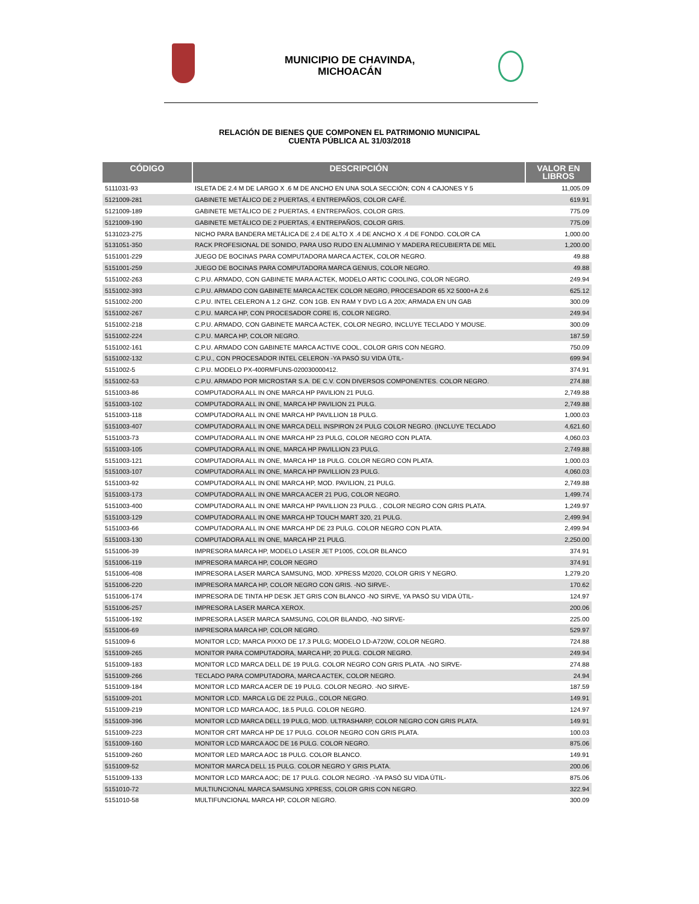MUNICIPIO DE CHAVINDA,
MICHOACÁN
RELACIÓN DE BIENES QUE COMPONEN EL PATRIMONIO MUNICIPAL
CUENTA PÚBLICA AL 31/03/2018
| CÓDIGO | DESCRIPCIÓN | VALOR EN LIBROS |
| --- | --- | --- |
| 5111031-93 | ISLETA DE 2.4 M DE LARGO X .6 M DE ANCHO EN UNA SOLA SECCIÓN; CON 4 CAJONES Y 5 | 11,005.09 |
| 5121009-281 | GABINETE METÁLICO DE 2 PUERTAS, 4 ENTREPAÑOS, COLOR CAFÉ. | 619.91 |
| 5121009-189 | GABINETE METÁLICO DE 2 PUERTAS, 4 ENTREPAÑOS, COLOR GRIS. | 775.09 |
| 5121009-190 | GABINETE METÁLICO DE 2 PUERTAS, 4 ENTREPAÑOS, COLOR GRIS. | 775.09 |
| 5131023-275 | NICHO PARA BANDERA METÁLICA DE 2.4 DE ALTO X .4 DE ANCHO X .4 DE FONDO. COLOR CA | 1,000.00 |
| 5131051-350 | RACK PROFESIONAL DE SONIDO, PARA USO RUDO EN ALUMINIO Y MADERA RECUBIERTA DE MEL | 1,200.00 |
| 5151001-229 | JUEGO DE BOCINAS PARA COMPUTADORA MARCA ACTEK, COLOR NEGRO. | 49.88 |
| 5151001-259 | JUEGO DE BOCINAS PARA COMPUTADORA MARCA GENIUS, COLOR NEGRO. | 49.88 |
| 5151002-263 | C.P.U. ARMADO, CON GABINETE MARA ACTEK, MODELO ARTIC COOLING, COLOR NEGRO. | 249.94 |
| 5151002-393 | C.P.U. ARMADO CON GABINETE MARCA ACTEK COLOR NEGRO, PROCESADOR 65 X2 5000+A 2.6 | 625.12 |
| 5151002-200 | C.P.U. INTEL CELERON A 1.2 GHZ. CON 1GB. EN RAM Y DVD LG A 20X; ARMADA EN UN GAB | 300.09 |
| 5151002-267 | C.P.U. MARCA HP, CON PROCESADOR CORE I5, COLOR NEGRO. | 249.94 |
| 5151002-218 | C.P.U. ARMADO, CON GABINETE MARCA ACTEK, COLOR NEGRO, INCLUYE TECLADO Y MOUSE. | 300.09 |
| 5151002-224 | C.P.U. MARCA HP, COLOR NEGRO. | 187.59 |
| 5151002-161 | C.P.U. ARMADO CON GABINETE MARCA ACTIVE COOL, COLOR GRIS CON NEGRO. | 750.09 |
| 5151002-132 | C.P.U., CON PROCESADOR INTEL CELERON -YA PASÓ SU VIDA ÚTIL- | 699.94 |
| 5151002-5 | C.P.U. MODELO PX-400RMFUNS-020030000412. | 374.91 |
| 5151002-53 | C.P.U. ARMADO POR MICROSTAR S.A. DE C.V. CON DIVERSOS COMPONENTES. COLOR NEGRO. | 274.88 |
| 5151003-86 | COMPUTADORA ALL IN ONE MARCA HP PAVILION 21 PULG. | 2,749.88 |
| 5151003-102 | COMPUTADORA ALL IN ONE, MARCA HP PAVILION 21 PULG. | 2,749.88 |
| 5151003-118 | COMPUTADORA ALL IN ONE MARCA HP PAVILLION 18 PULG. | 1,000.03 |
| 5151003-407 | COMPUTADORA ALL IN ONE MARCA DELL INSPIRON 24 PULG COLOR NEGRO. (INCLUYE TECLADO | 4,621.60 |
| 5151003-73 | COMPUTADORA ALL IN ONE MARCA HP 23 PULG, COLOR NEGRO CON PLATA. | 4,060.03 |
| 5151003-105 | COMPUTADORA ALL IN ONE, MARCA HP PAVILLION 23 PULG. | 2,749.88 |
| 5151003-121 | COMPUTADORA ALL IN ONE, MARCA HP 18 PULG. COLOR NEGRO CON PLATA. | 1,000.03 |
| 5151003-107 | COMPUTADORA ALL IN ONE, MARCA HP PAVILLION 23 PULG. | 4,060.03 |
| 5151003-92 | COMPUTADORA ALL IN ONE MARCA HP, MOD. PAVILION, 21 PULG. | 2,749.88 |
| 5151003-173 | COMPUTADORA ALL IN ONE MARCA ACER 21 PUG, COLOR NEGRO. | 1,499.74 |
| 5151003-400 | COMPUTADORA ALL IN ONE MARCA HP PAVILLION 23 PULG. , COLOR NEGRO CON GRIS PLATA. | 1,249.97 |
| 5151003-129 | COMPUTADORA ALL IN ONE MARCA HP TOUCH MART 320, 21 PULG. | 2,499.94 |
| 5151003-66 | COMPUTADORA ALL IN ONE MARCA HP DE 23 PULG. COLOR NEGRO CON PLATA. | 2,499.94 |
| 5151003-130 | COMPUTADORA ALL IN ONE, MARCA HP 21 PULG. | 2,250.00 |
| 5151006-39 | IMPRESORA MARCA HP, MODELO LASER JET P1005, COLOR BLANCO | 374.91 |
| 5151006-119 | IMPRESORA MARCA HP, COLOR NEGRO | 374.91 |
| 5151006-408 | IMPRESORA LASER MARCA SAMSUNG, MOD. XPRESS M2020, COLOR GRIS Y NEGRO. | 1,279.20 |
| 5151006-220 | IMPRESORA MARCA HP, COLOR NEGRO CON GRIS. -NO SIRVE-. | 170.62 |
| 5151006-174 | IMPRESORA DE TINTA HP DESK JET GRIS CON BLANCO -NO SIRVE, YA PASÓ SU VIDA ÚTIL- | 124.97 |
| 5151006-257 | IMPRESORA LASER MARCA XEROX. | 200.06 |
| 5151006-192 | IMPRESORA LASER MARCA SAMSUNG, COLOR BLANDO, -NO SIRVE- | 225.00 |
| 5151006-69 | IMPRESORA MARCA HP, COLOR NEGRO. | 529.97 |
| 5151009-6 | MONITOR LCD; MARCA PIXXO DE 17.3 PULG; MODELO LD-A720W, COLOR NEGRO. | 724.88 |
| 5151009-265 | MONITOR PARA COMPUTADORA, MARCA HP, 20 PULG. COLOR NEGRO. | 249.94 |
| 5151009-183 | MONITOR LCD MARCA DELL DE 19 PULG. COLOR NEGRO CON GRIS PLATA. -NO SIRVE- | 274.88 |
| 5151009-266 | TECLADO PARA COMPUTADORA, MARCA ACTEK, COLOR NEGRO. | 24.94 |
| 5151009-184 | MONITOR LCD MARCA ACER DE 19 PULG. COLOR NEGRO. -NO SIRVE- | 187.59 |
| 5151009-201 | MONITOR LCD. MARCA LG DE 22 PULG., COLOR NEGRO. | 149.91 |
| 5151009-219 | MONITOR LCD MARCA AOC, 18.5 PULG. COLOR NEGRO. | 124.97 |
| 5151009-396 | MONITOR LCD MARCA DELL 19 PULG, MOD. ULTRASHARP, COLOR NEGRO CON GRIS PLATA. | 149.91 |
| 5151009-223 | MONITOR CRT MARCA HP DE 17 PULG. COLOR NEGRO CON GRIS PLATA. | 100.03 |
| 5151009-160 | MONITOR LCD MARCA AOC DE 16 PULG. COLOR NEGRO. | 875.06 |
| 5151009-260 | MONITOR LED MARCA AOC 18 PULG. COLOR BLANCO. | 149.91 |
| 5151009-52 | MONITOR MARCA DELL 15 PULG. COLOR NEGRO Y GRIS PLATA. | 200.06 |
| 5151009-133 | MONITOR LCD MARCA AOC; DE 17 PULG. COLOR NEGRO. -YA PASÓ SU VIDA ÚTIL- | 875.06 |
| 5151010-72 | MULTIUNCIONAL MARCA SAMSUNG XPRESS, COLOR GRIS CON NEGRO. | 322.94 |
| 5151010-58 | MULTIFUNCIONAL MARCA HP, COLOR NEGRO. | 300.09 |